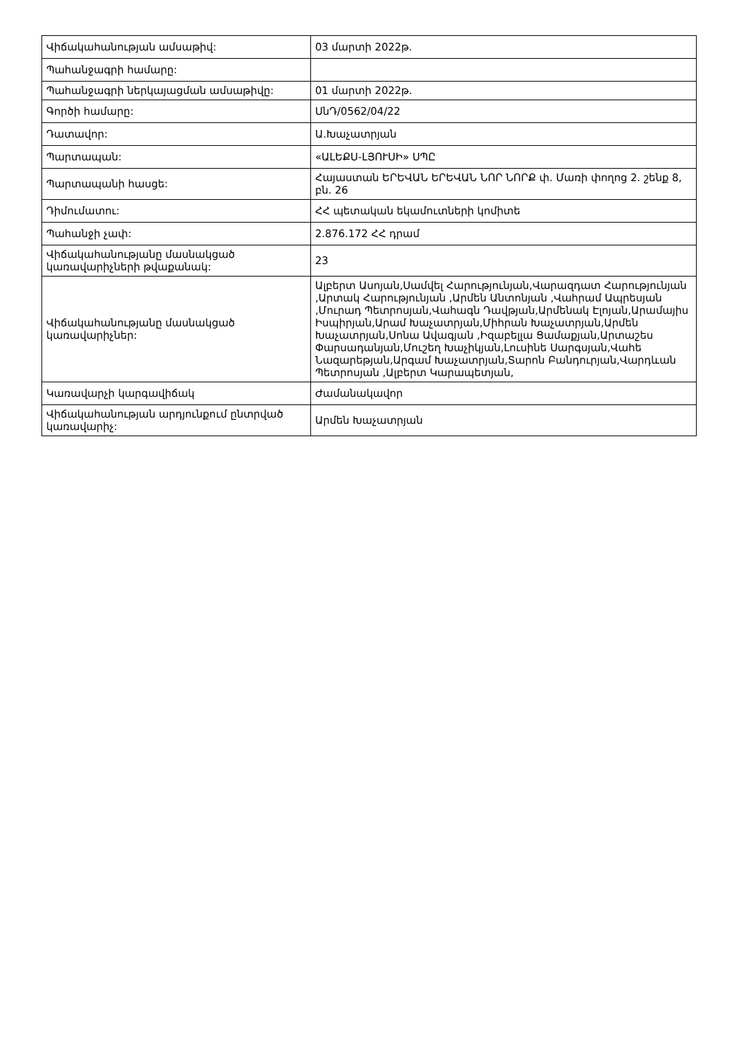| Վիճակահանության ամսաթիվ: | 03 մարտի 2022թ. |
| Պահանջագրի համարը: | |
| Պահանջագրի ներկայացման ամսաթիվը: | 01 մարտի 2022թ. |
| Գործի համարը: | ՍնԴ/0562/04/22 |
| Դատավոր: | Ա.Խաչատրյան |
| Պարտապան: | «ԱԼԵՔՍ-ԼՅՈՒՍԻ» ՍՊԸ |
| Պարտապանի հասցե: | Հայաստան ԵՐԵՎԱՆ ԵՐԵՎԱՆ ՆՈՐ ՆՈՐՔ փ. Մառի փողոց 2. շենք 8, բն. 26 |
| Դիմումատու: | ՀՀ պետական եկամուտների կոմիտե |
| Պահանջի չափ: | 2.876.172 ՀՀ դրամ |
| Վիճակահանությանը մասնակցած կառավարիչների թվաքանակ: | 23 |
| Վիճակահանությանը մասնակցած կառավարիչներ: | Ալբերտ Ասոյան,Սամվել Հարությունյան,Վարազդատ Հարությունյան ,Արտակ Հարությունյան ,Արմեն Անտոնյան ,Վահրամ Ապրեսյան ,Մուրադ Պետրոսյան,Վահագն Դավթյան,Արմենակ Էլոյան,Արամայիս Իսպիրյան,Արամ Խաչատրյան,Միհրան Խաչատրյան,Արմեն Խաչատրյան,Սոնա Ավագյան ,Իզաբելլա Ցամաքյան,Արտաշես Փարսադանյան,Մուշեղ Խաչիկյան,Լուսինե Սարգսյան,Վահե Նազարեթյան,Արգամ Խաչատրյան,Տարոն Բանդուրյան,Վարդևան Պետրոսյան ,Ալբերտ Կարապետյան, |
| Կառավարչի կարգավիճակ | Ժամանակավոր |
| Վիճակահանության արդյունքում ընտրված կառավարիչ: | Արմեն Խաչատրյան |